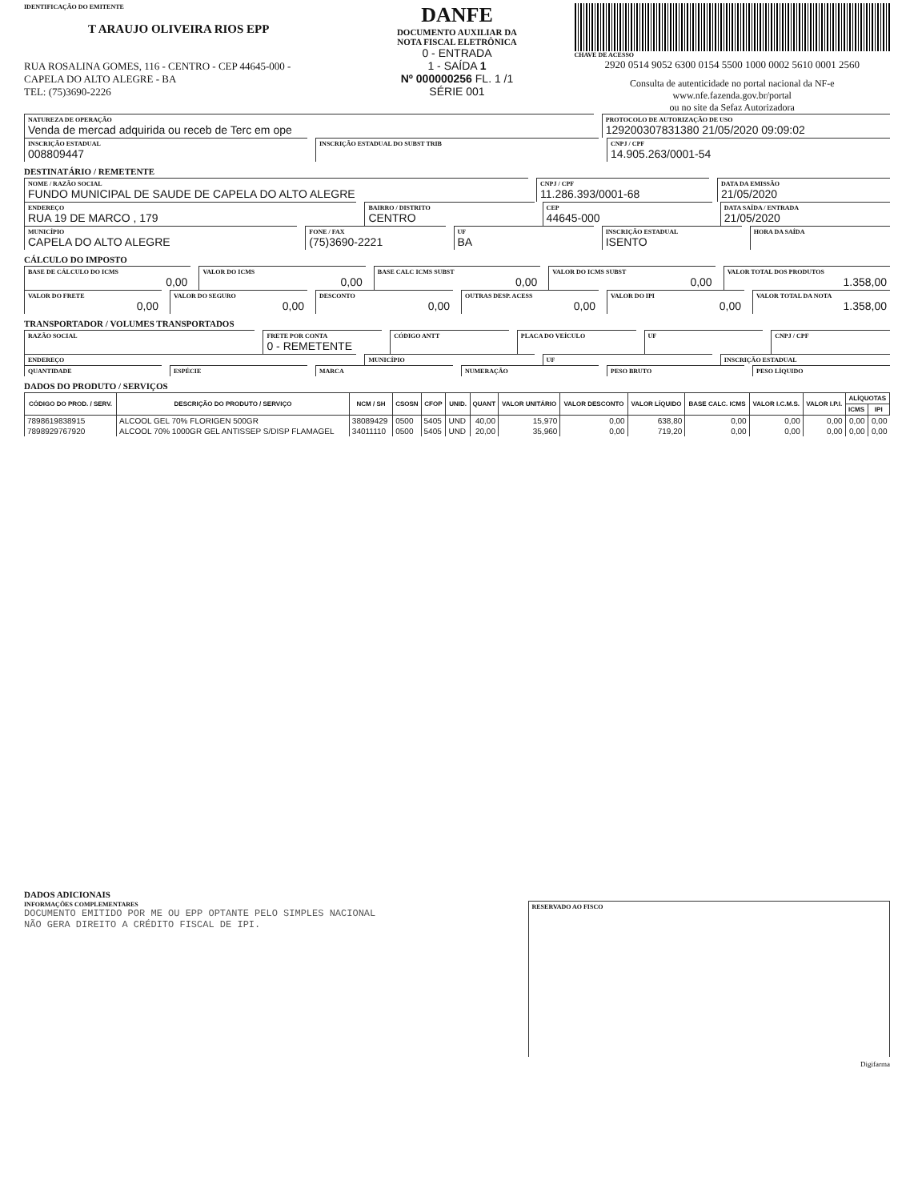IDENTIFICAÇÃO DO EMITENTE
T ARAUJO OLIVEIRA RIOS EPP
RUA ROSALINA GOMES, 116 - CENTRO - CEP 44645-000 -
CAPELA DO ALTO ALEGRE - BA
TEL: (75)3690-2226
DANFE
DOCUMENTO AUXILIAR DA
NOTA FISCAL ELETRÔNICA
0 - ENTRADA
1 - SAÍDA 1
Nº 000000256 FL. 1 /1
SÉRIE 001
CHAVE DE ACESSO
2920 0514 9052 6300 0154 5500 1000 0002 5610 0001 2560
Consulta de autenticidade no portal nacional da NF-e
www.nfe.fazenda.gov.br/portal
ou no site da Sefaz Autorizadora
NATUREZA DE OPERAÇÃO
Venda de mercad adquirida ou receb de Terc em ope
PROTOCOLO DE AUTORIZAÇÃO DE USO
129200307831380 21/05/2020 09:09:02
INSCRIÇÃO ESTADUAL
008809447
INSCRIÇÃO ESTADUAL DO SUBST TRIB
CNPJ / CPF
14.905.263/0001-54
DESTINATÁRIO / REMETENTE
NOME / RAZÃO SOCIAL
FUNDO MUNICIPAL DE SAUDE DE CAPELA DO ALTO ALEGRE
CNPJ / CPF
11.286.393/0001-68
DATA DA EMISSÃO
21/05/2020
ENDEREÇO
RUA 19 DE MARCO , 179
BAIRRO / DISTRITO
CENTRO
CEP
44645-000
DATA SAÍDA / ENTRADA
21/05/2020
MUNICÍPIO
CAPELA DO ALTO ALEGRE
FONE / FAX
(75)3690-2221
UF
BA
INSCRIÇÃO ESTADUAL
ISENTO
HORA DA SAÍDA
CÁLCULO DO IMPOSTO
BASE DE CÁLCULO DO ICMS
0,00
VALOR DO ICMS
0,00
BASE CALC ICMS SUBST
0,00
VALOR DO ICMS SUBST
0,00
VALOR TOTAL DOS PRODUTOS
1.358,00
VALOR DO FRETE
0,00
VALOR DO SEGURO
0,00
DESCONTO
0,00
OUTRAS DESP. ACESS
0,00
VALOR DO IPI
0,00
VALOR TOTAL DA NOTA
1.358,00
TRANSPORTADOR / VOLUMES TRANSPORTADOS
RAZÃO SOCIAL FRETE POR CONTA
0 - REMETENTE
CÓDIGO ANTT PLACA DO VEÍCULO UF CNPJ / CPF
ENDEREÇO MUNICÍPIO UF INSCRIÇÃO ESTADUAL
QUANTIDADE ESPÉCIE MARCA NUMERAÇÃO PESO BRUTO PESO LÍQUIDO
DADOS DO PRODUTO / SERVIÇOS
| CÓDIGO DO PROD. / SERV. | DESCRIÇÃO DO PRODUTO / SERVIÇO | NCM / SH | CSOSN | CFOP | UNID. | QUANT | VALOR UNITÁRIO | VALOR DESCONTO | VALOR LÍQUIDO | BASE CALC. ICMS | VALOR I.C.M.S. | VALOR I.P.I. | ALÍQUOTAS | |
| --- | --- | --- | --- | --- | --- | --- | --- | --- | --- | --- | --- | --- | --- | --- |
| | | | | | | | | | | | | | ICMS | IPI |
| 7898619838915 | ALCOOL GEL 70% FLORIGEN 500GR | 38089429 | 0500 | 5405 | UND | 40,00 | 15,970 | 0,00 | 638,80 | 0,00 | 0,00 | 0,00 | 0,00 | 0,00 |
| 7898929767920 | ALCOOL 70% 1000GR GEL ANTISSEP S/DISP FLAMAGEL | 34011110 | 0500 | 5405 | UND | 20,00 | 35,960 | 0,00 | 719,20 | 0,00 | 0,00 | 0,00 | 0,00 | 0,00 |
DADOS ADICIONAIS
INFORMAÇÕES COMPLEMENTARES
DOCUMENTO EMITIDO POR ME OU EPP OPTANTE PELO SIMPLES NACIONAL
NÃO GERA DIREITO A CRÉDITO FISCAL DE IPI.
RESERVADO AO FISCO
Digifarma